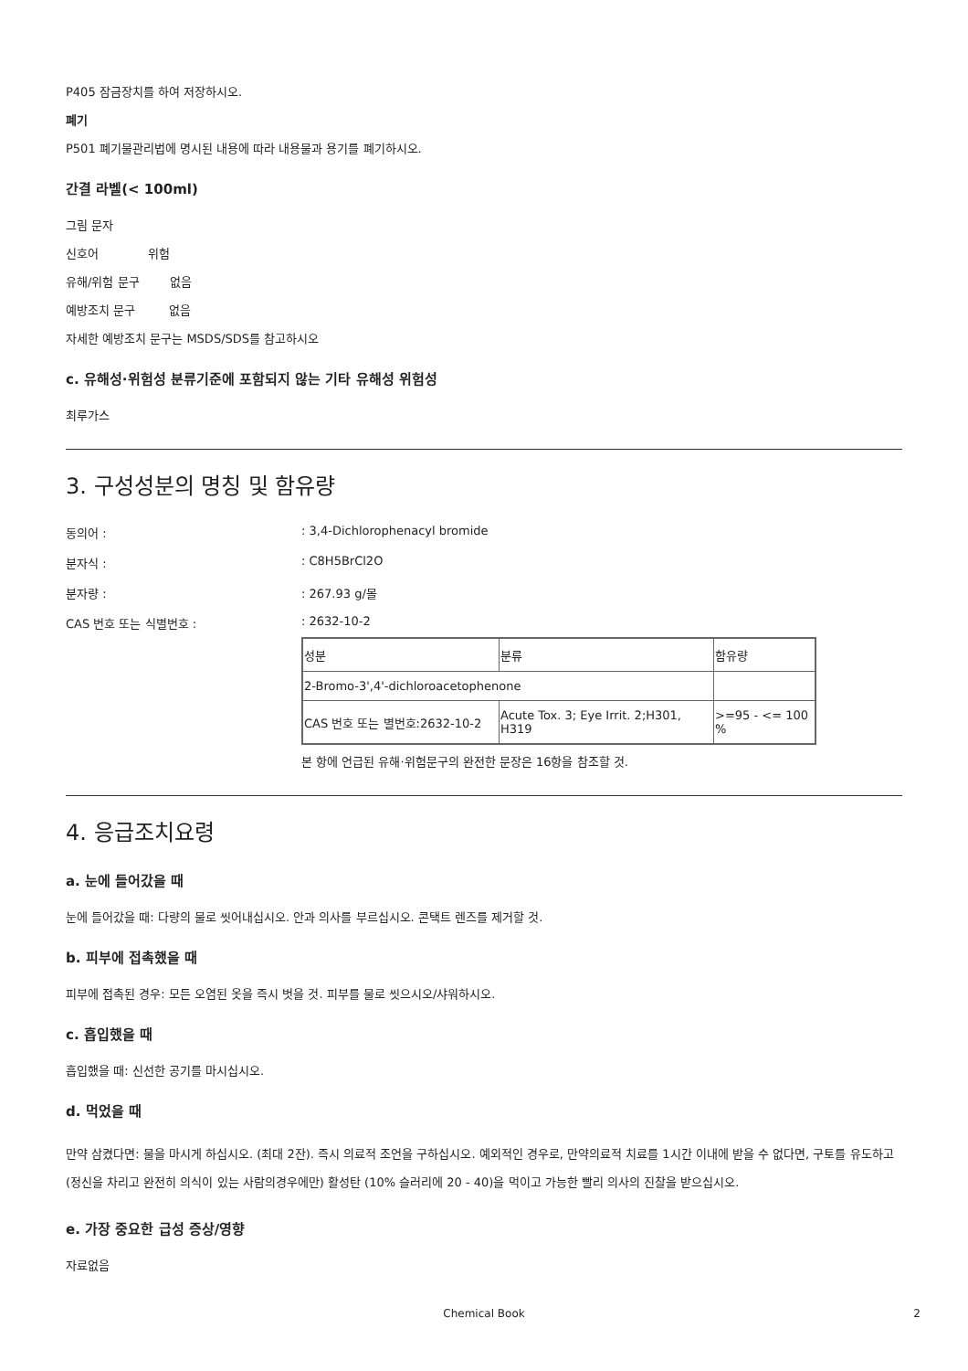P405 잠금장치를 하여 저장하시오.
폐기
P501 폐기물관리법에 명시된 내용에 따라 내용물과 용기를 폐기하시오.
간결 라벨(< 100ml)
그림 문자
신호어 위험
유해/위험 문구 없음
예방조치 문구 없음
자세한 예방조치 문구는 MSDS/SDS를 참고하시오
c. 유해성·위험성 분류기준에 포함되지 않는 기타 유해성 위험성
최루가스
3. 구성성분의 명칭 및 함유량
동의어 :: 3,4-Dichlorophenacyl bromide
분자식 :: C8H5BrCl2O
분자량 :: 267.93 g/몰
CAS 번호 또는 식별번호 :: 2632-10-2
| 성분 | 분류 | 함유량 |
| --- | --- | --- |
| 2-Bromo-3',4'-dichloroacetophenone | | |
| CAS 번호 또는 별번호:2632-10-2 | Acute Tox. 3; Eye Irrit. 2;H301, H319 | >=95 - <= 100 % |
본 항에 언급된 유해·위험문구의 완전한 문장은 16항을 참조할 것.
4. 응급조치요령
a. 눈에 들어갔을 때
눈에 들어갔을 때: 다량의 물로 씻어내십시오. 안과 의사를 부르십시오. 콘택트 렌즈를 제거할 것.
b. 피부에 접촉했을 때
피부에 접촉된 경우: 모든 오염된 옷을 즉시 벗을 것. 피부를 물로 씻으시오/샤워하시오.
c. 흡입했을 때
흡입했을 때: 신선한 공기를 마시십시오.
d. 먹었을 때
만약 삼켰다면: 물을 마시게 하십시오. (최대 2잔). 즉시 의료적 조언을 구하십시오. 예외적인 경우로, 만약의료적 치료를 1시간 이내에 받을 수 없다면, 구토를 유도하고 (정신을 차리고 완전히 의식이 있는 사람의경우에만) 활성탄 (10% 슬러리에 20 - 40)을 먹이고 가능한 빨리 의사의 진찰을 받으십시오.
e. 가장 중요한 급성 증상/영향
자료없음
Chemical Book 2